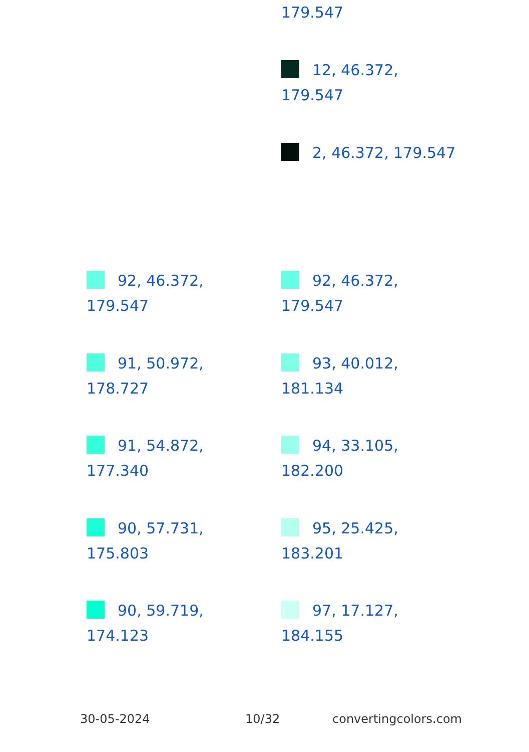179.547
12, 46.372, 179.547
2, 46.372, 179.547
92, 46.372, 179.547
92, 46.372, 179.547
91, 50.972, 178.727
93, 40.012, 181.134
91, 54.872, 177.340
94, 33.105, 182.200
90, 57.731, 175.803
95, 25.425, 183.201
90, 59.719, 174.123
97, 17.127, 184.155
30-05-2024 10/32 convertingcolors.com